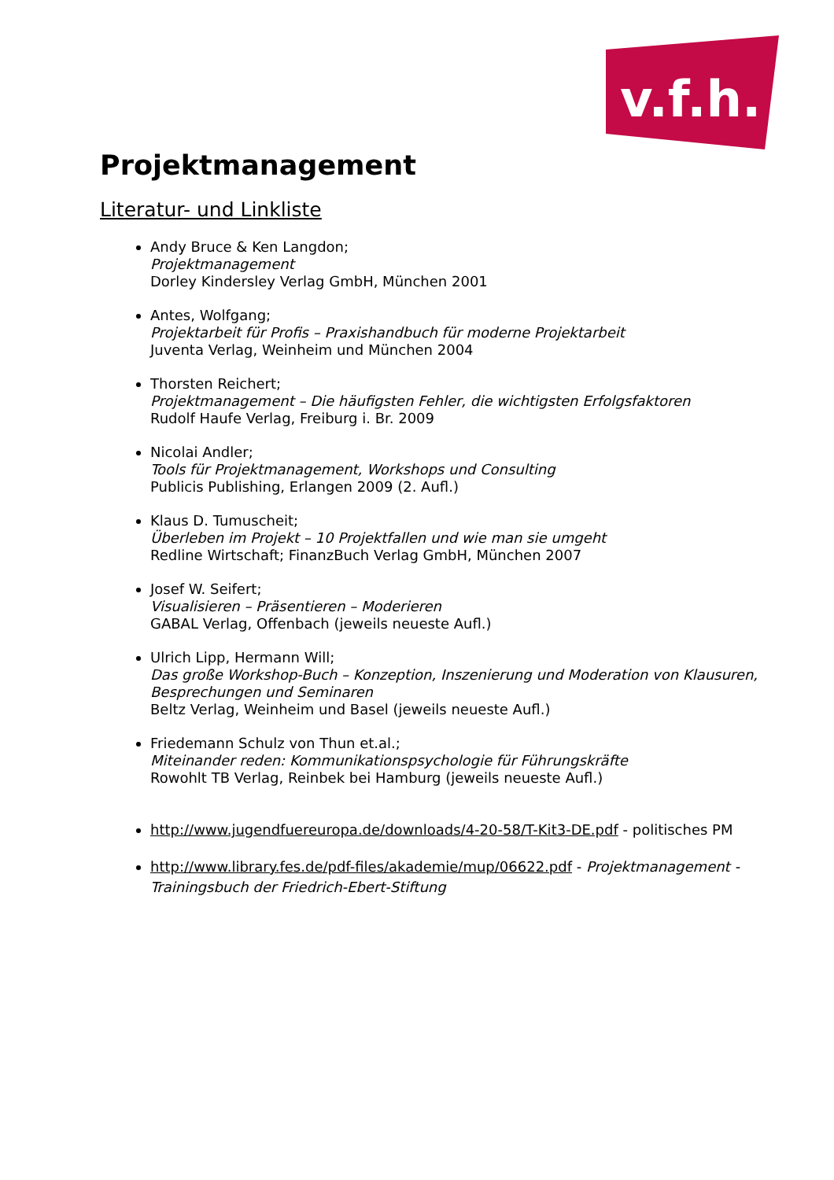v.f.h.
Projektmanagement
Literatur- und Linkliste
Andy Bruce & Ken Langdon;
Projektmanagement
Dorley Kindersley Verlag GmbH, München 2001
Antes, Wolfgang;
Projektarbeit für Profis – Praxishandbuch für moderne Projektarbeit
Juventa Verlag, Weinheim und München 2004
Thorsten Reichert;
Projektmanagement – Die häufigsten Fehler, die wichtigsten Erfolgsfaktoren
Rudolf Haufe Verlag, Freiburg i. Br. 2009
Nicolai Andler;
Tools für Projektmanagement, Workshops und Consulting
Publicis Publishing, Erlangen 2009 (2. Aufl.)
Klaus D. Tumuscheit;
Überleben im Projekt – 10 Projektfallen und wie man sie umgeht
Redline Wirtschaft; FinanzBuch Verlag GmbH, München 2007
Josef W. Seifert;
Visualisieren – Präsentieren – Moderieren
GABAL Verlag, Offenbach (jeweils neueste Aufl.)
Ulrich Lipp, Hermann Will;
Das große Workshop-Buch – Konzeption, Inszenierung und Moderation von Klausuren, Besprechungen und Seminaren
Beltz Verlag, Weinheim und Basel (jeweils neueste Aufl.)
Friedemann Schulz von Thun et.al.;
Miteinander reden: Kommunikationspsychologie für Führungskräfte
Rowohlt TB Verlag, Reinbek bei Hamburg (jeweils neueste Aufl.)
http://www.jugendfuereuropa.de/downloads/4-20-58/T-Kit3-DE.pdf - politisches PM
http://www.library.fes.de/pdf-files/akademie/mup/06622.pdf - Projektmanagement - Trainingsbuch der Friedrich-Ebert-Stiftung